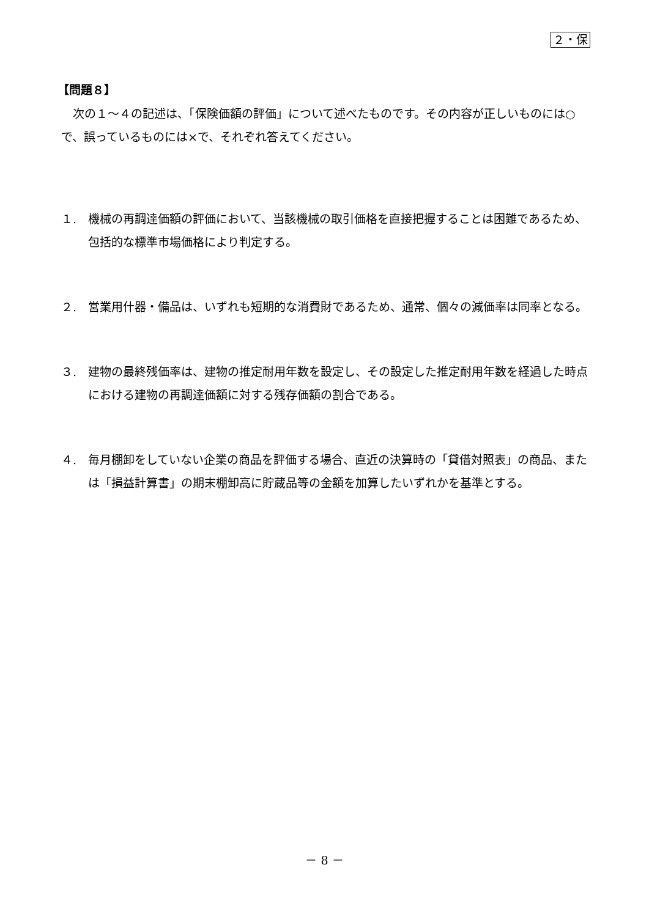２・保
【問題８】
次の１～４の記述は、「保険価額の評価」について述べたものです。その内容が正しいものには○で、誤っているものには×で、それぞれ答えてください。
１. 機械の再調達価額の評価において、当該機械の取引価格を直接把握することは困難であるため、包括的な標準市場価格により判定する。
２. 営業用什器・備品は、いずれも短期的な消費財であるため、通常、個々の減価率は同率となる。
３. 建物の最終残価率は、建物の推定耐用年数を設定し、その設定した推定耐用年数を経過した時点における建物の再調達価額に対する残存価額の割合である。
４. 毎月棚卸をしていない企業の商品を評価する場合、直近の決算時の「貸借対照表」の商品、または「損益計算書」の期末棚卸高に貯蔵品等の金額を加算したいずれかを基準とする。
－ 8 －